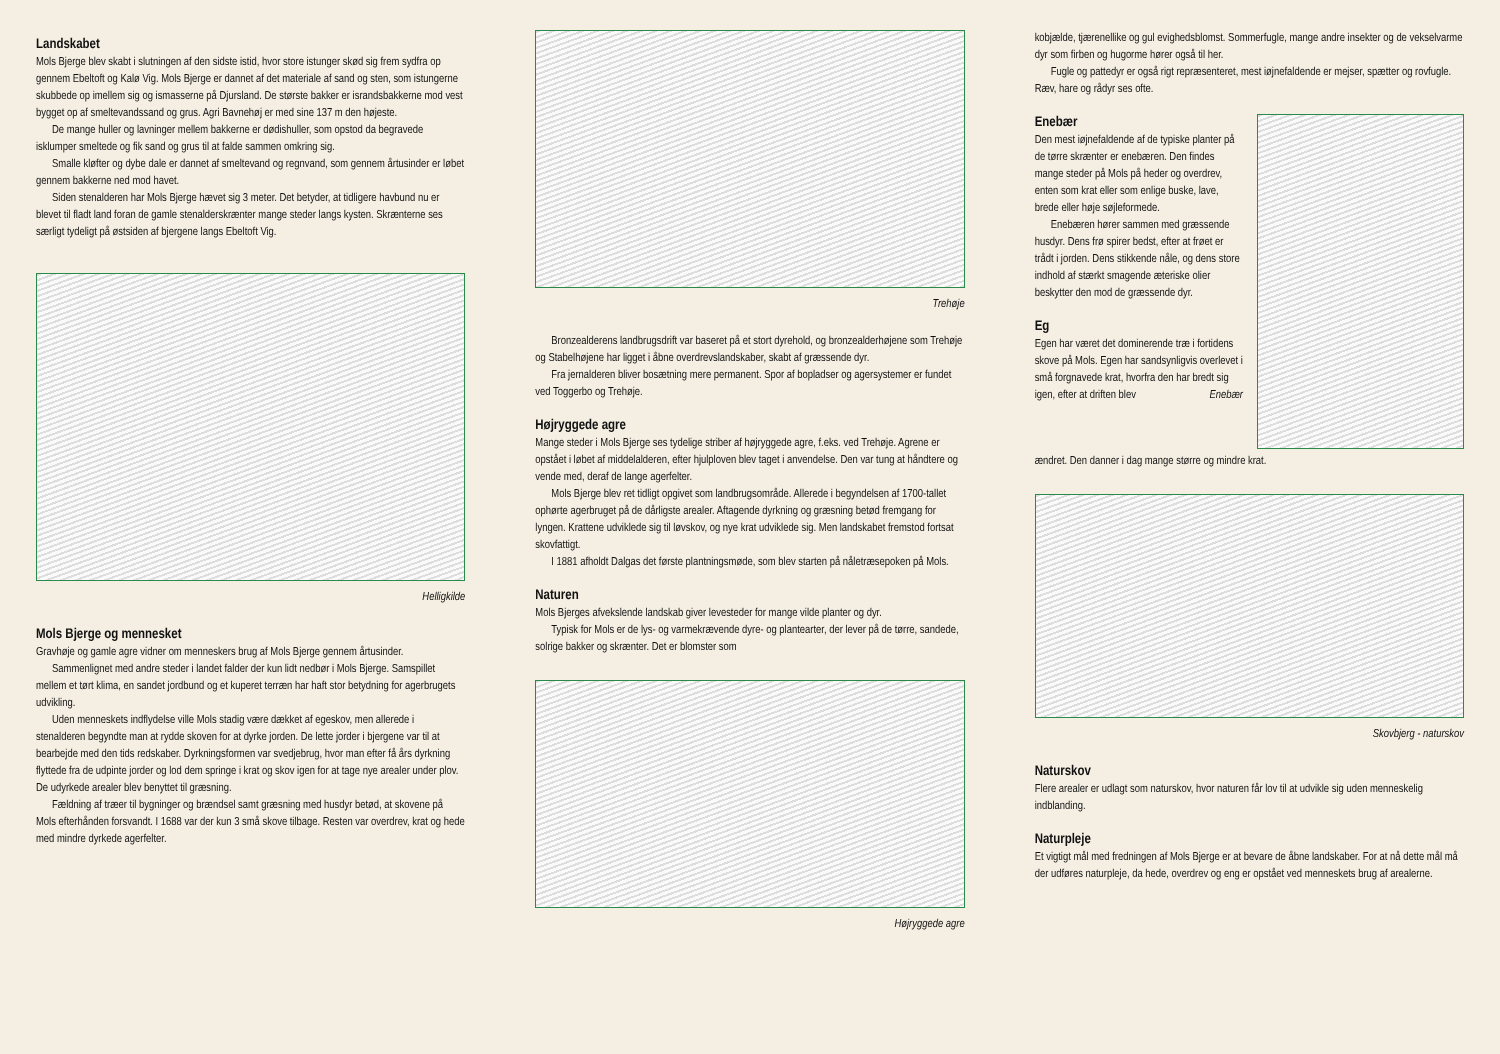Landskabet
Mols Bjerge blev skabt i slutningen af den sidste istid, hvor store istunger skød sig frem sydfra op gennem Ebeltoft og Kalø Vig. Mols Bjerge er dannet af det materiale af sand og sten, som istungerne skubbede op imellem sig og ismasserne på Djursland. De største bakker er israndsbakkerne mod vest bygget op af smeltevandssand og grus. Agri Bavnehøj er med sine 137 m den højeste.
De mange huller og lavninger mellem bakkerne er dødishuller, som opstod da begravede isklumper smeltede og fik sand og grus til at falde sammen omkring sig.
Smalle kløfter og dybe dale er dannet af smeltevand og regnvand, som gennem årtusinder er løbet gennem bakkerne ned mod havet.
Siden stenalderen har Mols Bjerge hævet sig 3 meter. Det betyder, at tidligere havbund nu er blevet til fladt land foran de gamle stenalderskrænter mange steder langs kysten. Skrænterne ses særligt tydeligt på østsiden af bjergene langs Ebeltoft Vig.
Helligkilde
Mols Bjerge og mennesket
Gravhøje og gamle agre vidner om menneskers brug af Mols Bjerge gennem årtusinder.
Sammenlignet med andre steder i landet falder der kun lidt nedbør i Mols Bjerge. Samspillet mellem et tørt klima, en sandet jordbund og et kuperet terræn har haft stor betydning for agerbrugets udvikling.
Uden menneskets indflydelse ville Mols stadig være dækket af egeskov, men allerede i stenalderen begyndte man at rydde skoven for at dyrke jorden. De lette jorder i bjergene var til at bearbejde med den tids redskaber. Dyrkningsformen var svedjebrug, hvor man efter få års dyrkning flyttede fra de udpinte jorder og lod dem springe i krat og skov igen for at tage nye arealer under plov. De udyrkede arealer blev benyttet til græsning.
Fældning af træer til bygninger og brændsel samt græsning med husdyr betød, at skovene på Mols efterhånden forsvandt. I 1688 var der kun 3 små skove tilbage. Resten var overdrev, krat og hede med mindre dyrkede agerfelter.
Trehøje
Bronzealderens landbrugsdrift var baseret på et stort dyrehold, og bronzealderhøjene som Trehøje og Stabelhøjene har ligget i åbne overdrevslandskaber, skabt af græssende dyr.
Fra jernalderen bliver bosætning mere permanent. Spor af bopladser og agersystemer er fundet ved Toggerbo og Trehøje.
Højryggede agre
Mange steder i Mols Bjerge ses tydelige striber af højryggede agre, f.eks. ved Trehøje. Agrene er opstået i løbet af middelalderen, efter hjulploven blev taget i anvendelse. Den var tung at håndtere og vende med, deraf de lange agerfelter.
Mols Bjerge blev ret tidligt opgivet som landbrugsområde. Allerede i begyndelsen af 1700-tallet ophørte agerbruget på de dårligste arealer. Aftagende dyrkning og græsning betød fremgang for lyngen. Krattene udviklede sig til løvskov, og nye krat udviklede sig. Men landskabet fremstod fortsat skovfattigt.
I 1881 afholdt Dalgas det første plantningsmøde, som blev starten på nåletræsepoken på Mols.
Naturen
Mols Bjerges afvekslende landskab giver levesteder for mange vilde planter og dyr.
Typisk for Mols er de lys- og varmekrævende dyre- og plantearter, der lever på de tørre, sandede, solrige bakker og skrænter. Det er blomster som
Højryggede agre
kobjælde, tjærenellike og gul evighedsblomst. Sommerfugle, mange andre insekter og de vekselvarme dyr som firben og hugorme hører også til her.
Fugle og pattedyr er også rigt repræsenteret, mest iøjnefaldende er mejser, spætter og rovfugle. Ræv, hare og rådyr ses ofte.
Enebær
Den mest iøjnefaldende af de typiske planter på de tørre skrænter er enebæren. Den findes mange steder på Mols på heder og overdrev, enten som krat eller som enlige buske, lave, brede eller høje søjleformede.
Enebæren hører sammen med græssende husdyr. Dens frø spirer bedst, efter at frøet er trådt i jorden. Dens stikkende nåle, og dens store indhold af stærkt smagende æteriske olier beskytter den mod de græssende dyr.
Eg
Egen har været det dominerende træ i fortidens skove på Mols. Egen har sandsynligvis overlevet i små forgnavede krat, hvorfra den har bredt sig igen, efter at driften blev Enebær
ændret. Den danner i dag mange større og mindre krat.
Skovbjerg - naturskov
Naturskov
Flere arealer er udlagt som naturskov, hvor naturen får lov til at udvikle sig uden menneskelig indblanding.
Naturpleje
Et vigtigt mål med fredningen af Mols Bjerge er at bevare de åbne landskaber. For at nå dette mål må der udføres naturpleje, da hede, overdrev og eng er opstået ved menneskets brug af arealerne.